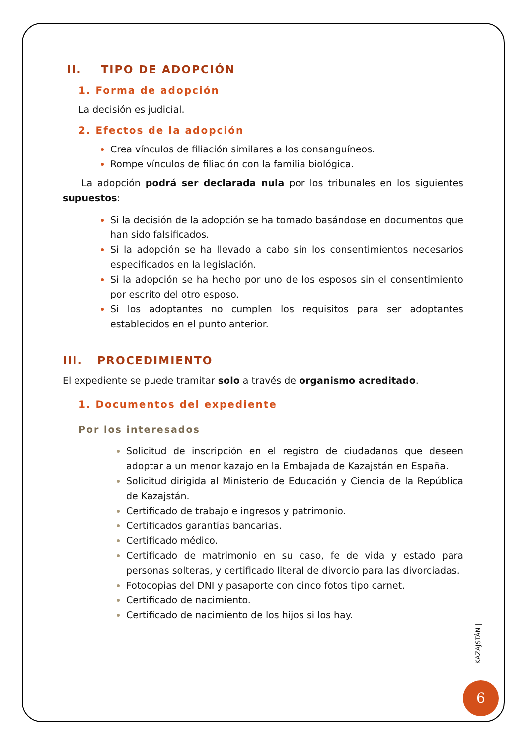II. TIPO DE ADOPCIÓN
1. Forma de adopción
La decisión es judicial.
2. Efectos de la adopción
Crea vínculos de filiación similares a los consanguíneos.
Rompe vínculos de filiación con la familia biológica.
La adopción podrá ser declarada nula por los tribunales en los siguientes supuestos:
Si la decisión de la adopción se ha tomado basándose en documentos que han sido falsificados.
Si la adopción se ha llevado a cabo sin los consentimientos necesarios especificados en la legislación.
Si la adopción se ha hecho por uno de los esposos sin el consentimiento por escrito del otro esposo.
Si los adoptantes no cumplen los requisitos para ser adoptantes establecidos en el punto anterior.
III. PROCEDIMIENTO
El expediente se puede tramitar solo a través de organismo acreditado.
1. Documentos del expediente
Por los interesados
Solicitud de inscripción en el registro de ciudadanos que deseen adoptar a un menor kazajo en la Embajada de Kazajstán en España.
Solicitud dirigida al Ministerio de Educación y Ciencia de la República de Kazajstán.
Certificado de trabajo e ingresos y patrimonio.
Certificados garantías bancarias.
Certificado médico.
Certificado de matrimonio en su caso, fe de vida y estado para personas solteras, y certificado literal de divorcio para las divorciadas.
Fotocopias del DNI y pasaporte con cinco fotos tipo carnet.
Certificado de nacimiento.
Certificado de nacimiento de los hijos si los hay.
KAZAJSTÁN |
6